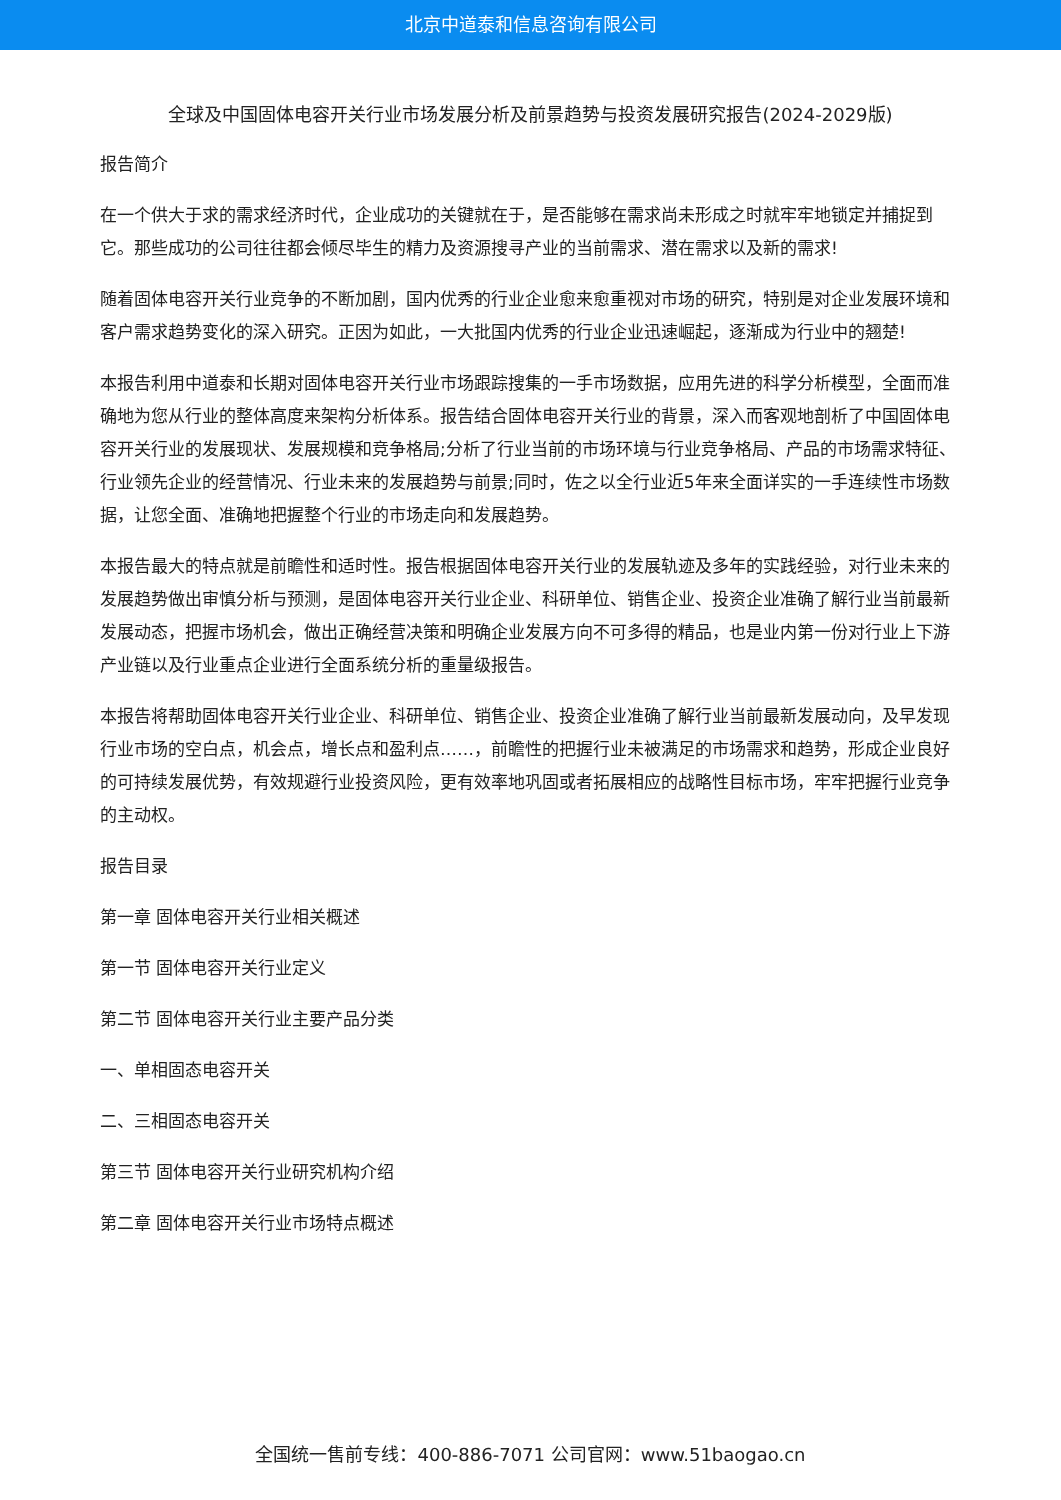北京中道泰和信息咨询有限公司
全球及中国固体电容开关行业市场发展分析及前景趋势与投资发展研究报告(2024-2029版)
报告简介
在一个供大于求的需求经济时代，企业成功的关键就在于，是否能够在需求尚未形成之时就牢牢地锁定并捕捉到它。那些成功的公司往往都会倾尽毕生的精力及资源搜寻产业的当前需求、潜在需求以及新的需求!
随着固体电容开关行业竞争的不断加剧，国内优秀的行业企业愈来愈重视对市场的研究，特别是对企业发展环境和客户需求趋势变化的深入研究。正因为如此，一大批国内优秀的行业企业迅速崛起，逐渐成为行业中的翘楚!
本报告利用中道泰和长期对固体电容开关行业市场跟踪搜集的一手市场数据，应用先进的科学分析模型，全面而准确地为您从行业的整体高度来架构分析体系。报告结合固体电容开关行业的背景，深入而客观地剖析了中国固体电容开关行业的发展现状、发展规模和竞争格局;分析了行业当前的市场环境与行业竞争格局、产品的市场需求特征、行业领先企业的经营情况、行业未来的发展趋势与前景;同时，佐之以全行业近5年来全面详实的一手连续性市场数据，让您全面、准确地把握整个行业的市场走向和发展趋势。
本报告最大的特点就是前瞻性和适时性。报告根据固体电容开关行业的发展轨迹及多年的实践经验，对行业未来的发展趋势做出审慎分析与预测，是固体电容开关行业企业、科研单位、销售企业、投资企业准确了解行业当前最新发展动态，把握市场机会，做出正确经营决策和明确企业发展方向不可多得的精品，也是业内第一份对行业上下游产业链以及行业重点企业进行全面系统分析的重量级报告。
本报告将帮助固体电容开关行业企业、科研单位、销售企业、投资企业准确了解行业当前最新发展动向，及早发现行业市场的空白点，机会点，增长点和盈利点……，前瞻性的把握行业未被满足的市场需求和趋势，形成企业良好的可持续发展优势，有效规避行业投资风险，更有效率地巩固或者拓展相应的战略性目标市场，牢牢把握行业竞争的主动权。
报告目录
第一章 固体电容开关行业相关概述
第一节 固体电容开关行业定义
第二节 固体电容开关行业主要产品分类
一、单相固态电容开关
二、三相固态电容开关
第三节 固体电容开关行业研究机构介绍
第二章 固体电容开关行业市场特点概述
全国统一售前专线：400-886-7071 公司官网：www.51baogao.cn